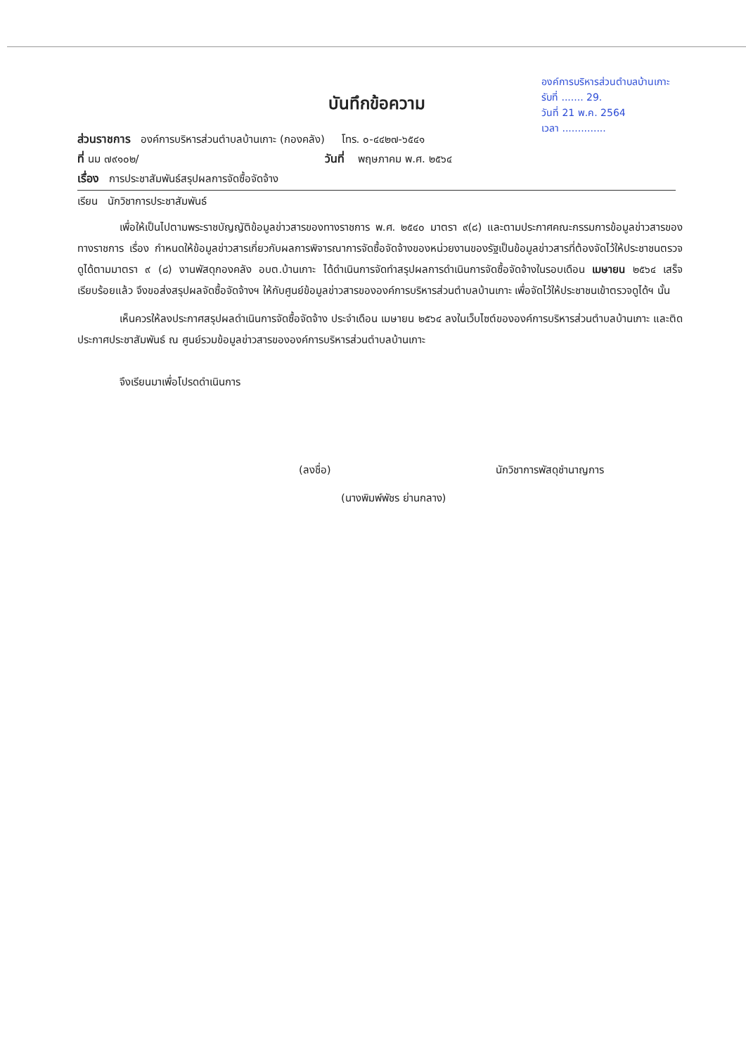องค์การบริหารส่วนตำบลบ้านเกาะ
รับที่ ....... 29.
วันที่ 21 พ.ค. 2564
เวลา ..............
บันทึกข้อความ
ส่วนราชการ องค์การบริหารส่วนตำบลบ้านเกาะ (กองคลัง) โทร. ๐-๔๔๒๗-๖๕๔๑
ที่ นม ๗๙๑๐๒/ วันที่ พฤษภาคม พ.ศ. ๒๕๖๔
เรื่อง การประชาสัมพันธ์สรุปผลการจัดซื้อจัดจ้าง
เรียน นักวิชาการประชาสัมพันธ์
เพื่อให้เป็นไปตามพระราชบัญญัติข้อมูลข่าวสารของทางราชการ พ.ศ. ๒๕๔๐ มาตรา ๙(๘) และตามประกาศคณะกรรมการข้อมูลข่าวสารของทางราชการ เรื่อง กำหนดให้ข้อมูลข่าวสารเกี่ยวกับผลการพิจารณาการจัดซื้อจัดจ้างของหน่วยงานของรัฐเป็นข้อมูลข่าวสารที่ต้องจัดไว้ให้ประชาชนตรวจดูได้ตามมาตรา ๙ (๘) งานพัสดุกองคลัง อบต.บ้านเกาะ ได้ดำเนินการจัดทำสรุปผลการดำเนินการจัดซื้อจัดจ้างในรอบเดือน เมษายน ๒๕๖๔ เสร็จเรียบร้อยแล้ว จึงขอส่งสรุปผลจัดซื้อจัดจ้างฯ ให้กับศูนย์ข้อมูลข่าวสารขององค์การบริหารส่วนตำบลบ้านเกาะ เพื่อจัดไว้ให้ประชาชนเข้าตรวจดูได้ฯ นั้น
เห็นควรให้ลงประกาศสรุปผลดำเนินการจัดซื้อจัดจ้าง ประจำเดือน เมษายน ๒๕๖๔ ลงในเว็บไซต์ขององค์การบริหารส่วนตำบลบ้านเกาะ และติดประกาศประชาสัมพันธ์ ณ ศูนย์รวมข้อมูลข่าวสารขององค์การบริหารส่วนตำบลบ้านเกาะ
จึงเรียนมาเพื่อโปรดดำเนินการ
(ลงชื่อ) นักวิชาการพัสดุชำนาญการ
(นางพิมพ์พัชร ย่านกลาง)